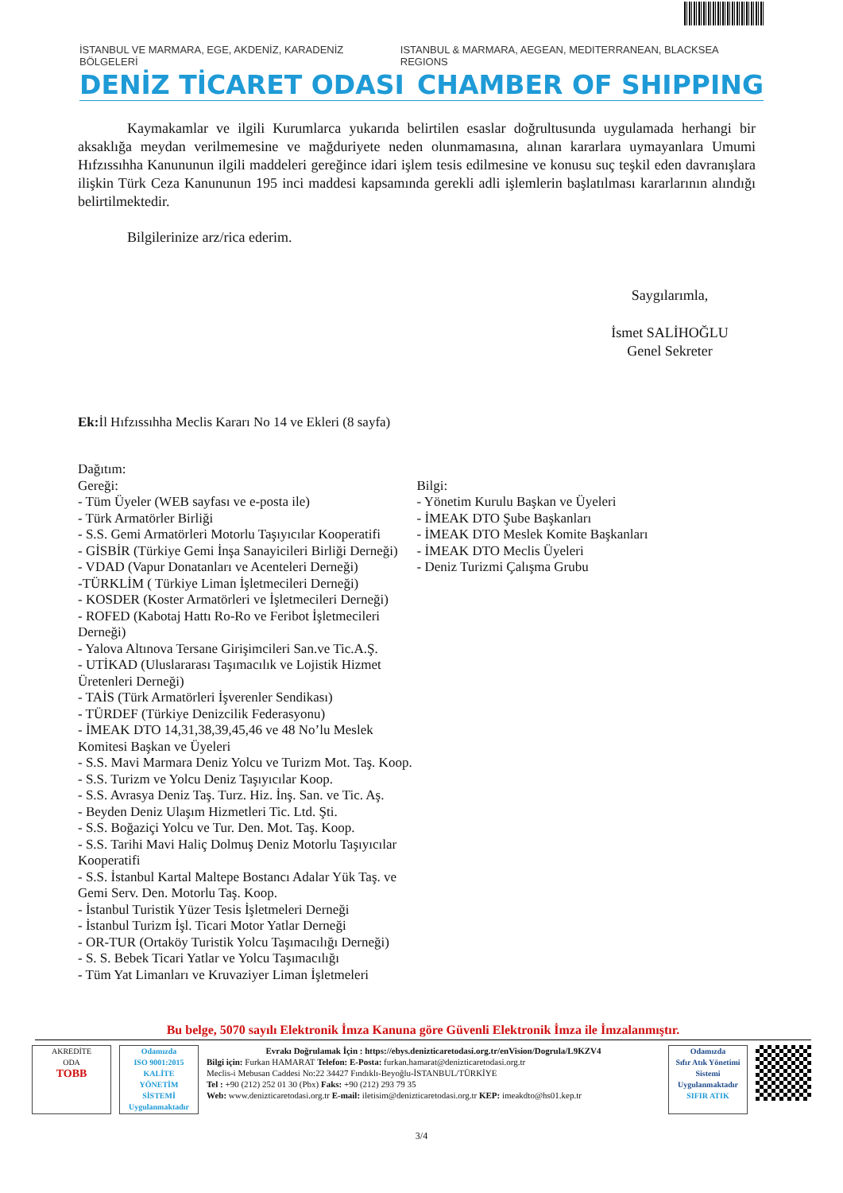İSTANBUL VE MARMARA, EGE, AKDENİZ, KARADENİZ BÖLGELERİ ISTANBUL & MARMARA, AEGEAN, MEDITERRANEAN, BLACKSEA REGIONS
DENİZ TİCARET ODASI CHAMBER OF SHIPPING
Kaymakamlar ve ilgili Kurumlarca yukarıda belirtilen esaslar doğrultusunda uygulamada herhangi bir aksaklığa meydan verilmemesine ve mağduriyete neden olunmamasına, alınan kararlara uymayanlara Umumi Hıfzıssıhha Kanununun ilgili maddeleri gereğince idari işlem tesis edilmesine ve konusu suç teşkil eden davranışlara ilişkin Türk Ceza Kanununun 195 inci maddesi kapsamında gerekli adli işlemlerin başlatılması kararlarının alındığı belirtilmektedir.
Bilgilerinize arz/rica ederim.
Saygılarımla,
İsmet SALİHOĞLU
Genel Sekreter
Ek: İl Hıfzıssıhha Meclis Kararı No 14 ve Ekleri (8 sayfa)
Dağıtım:
Gereği:
- Tüm Üyeler (WEB sayfası ve e-posta ile)
- Türk Armatörler Birliği
- S.S. Gemi Armatörleri Motorlu Taşıyıcılar Kooperatifi
- GİSBİR (Türkiye Gemi İnşa Sanayicileri Birliği Derneği)
- VDAD (Vapur Donatanları ve Acenteleri Derneği)
-TÜRKLİM ( Türkiye Liman İşletmecileri Derneği)
- KOSDER (Koster Armatörleri ve İşletmecileri Derneği)
- ROFED (Kabotaj Hattı Ro-Ro ve Feribot İşletmecileri Derneği)
- Yalova Altınova Tersane Girişimcileri San.ve Tic.A.Ş.
- UTİKAD (Uluslararası Taşımacılık ve Lojistik Hizmet Üretenleri Derneği)
- TAİS (Türk Armatörleri İşverenler Sendikası)
- TÜRDEF (Türkiye Denizcilik Federasyonu)
- İMEAK DTO 14,31,38,39,45,46 ve 48 No’lu Meslek Komitesi Başkan ve Üyeleri
- S.S. Mavi Marmara Deniz Yolcu ve Turizm Mot. Taş. Koop.
- S.S. Turizm ve Yolcu Deniz Taşıyıcılar Koop.
- S.S. Avrasya Deniz Taş. Turz. Hiz. İnş. San. ve Tic. Aş.
- Beyden Deniz Ulaşım Hizmetleri Tic. Ltd. Şti.
- S.S. Boğaziçi Yolcu ve Tur. Den. Mot. Taş. Koop.
- S.S. Tarihi Mavi Haliç Dolmuş Deniz Motorlu Taşıyıcılar Kooperatifi
- S.S. İstanbul Kartal Maltepe Bostancı Adalar Yük Taş. ve Gemi Serv. Den. Motorlu Taş. Koop.
- İstanbul Turistik Yüzer Tesis İşletmeleri Derneği
- İstanbul Turizm İşl. Ticari Motor Yatlar Derneği
- OR-TUR (Ortaköy Turistik Yolcu Taşımacılığı Derneği)
- S. S. Bebek Ticari Yatlar ve Yolcu Taşımacılığı
- Tüm Yat Limanları ve Kruvaziyer Liman İşletmeleri
Bilgi:
- Yönetim Kurulu Başkan ve Üyeleri
- İMEAK DTO Şube Başkanları
- İMEAK DTO Meslek Komite Başkanları
- İMEAK DTO Meclis Üyeleri
- Deniz Turizmi Çalışma Grubu
Bu belge, 5070 sayılı Elektronik İmza Kanuna göre Güvenli Elektronik İmza ile İmzalanmıştır.
AKREDİTE
ODA
TOBB
Odamızda
ISO 9001:2015
KALİTE
YÖNETİM
SİSTEMİ
Uygulanmaktadır
Evrakı Doğrulamak İçin : https://ebys.denizticaretodasi.org.tr/enVision/Dogrula/L9KZV4
Bilgi için: Furkan HAMARAT Telefon: E-Posta: furkan.hamarat@denizticaretodasi.org.tr
Meclis-i Mebusan Caddesi No:22 34427 Fındıklı-Beyoğlu-İSTANBUL/TÜRKİYE
Tel : +90 (212) 252 01 30 (Pbx) Faks: +90 (212) 293 79 35
Web: www.denizticaretodasi.org.tr E-mail: iletisim@denizticaretodasi.org.tr KEP: imeakdto@hs01.kep.tr
Odamızda
Sıfır Atık Yönetimi
Sistemi
Uygulanmaktadır
SIFIR ATIK
3/4